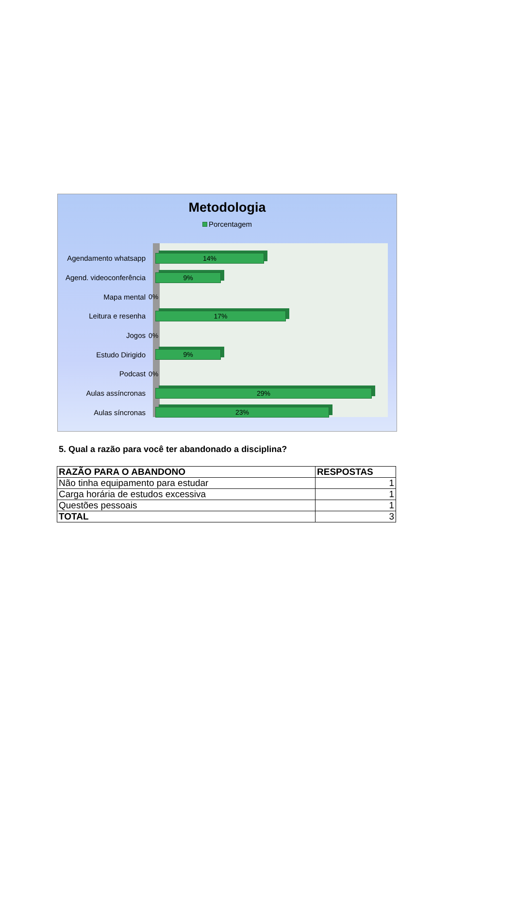Metodologia
Porcentagem
Agendamento whatsapp
14%
Agend. videoconferência
9%
Mapa mental 0%
Leitura e resenha
17%
Jogos 0%
Estudo Dirigido
9%
Podcast 0%
Aulas assíncronas
29%
Aulas síncronas
23%
5. Qual a razão para você ter abandonado a disciplina?
| RAZÃO PARA O ABANDONO | RESPOSTAS |
| --- | --- |
| Não tinha equipamento para estudar | 1 |
| Carga horária de estudos excessiva | 1 |
| Questões pessoais | 1 |
| TOTAL | 3 |